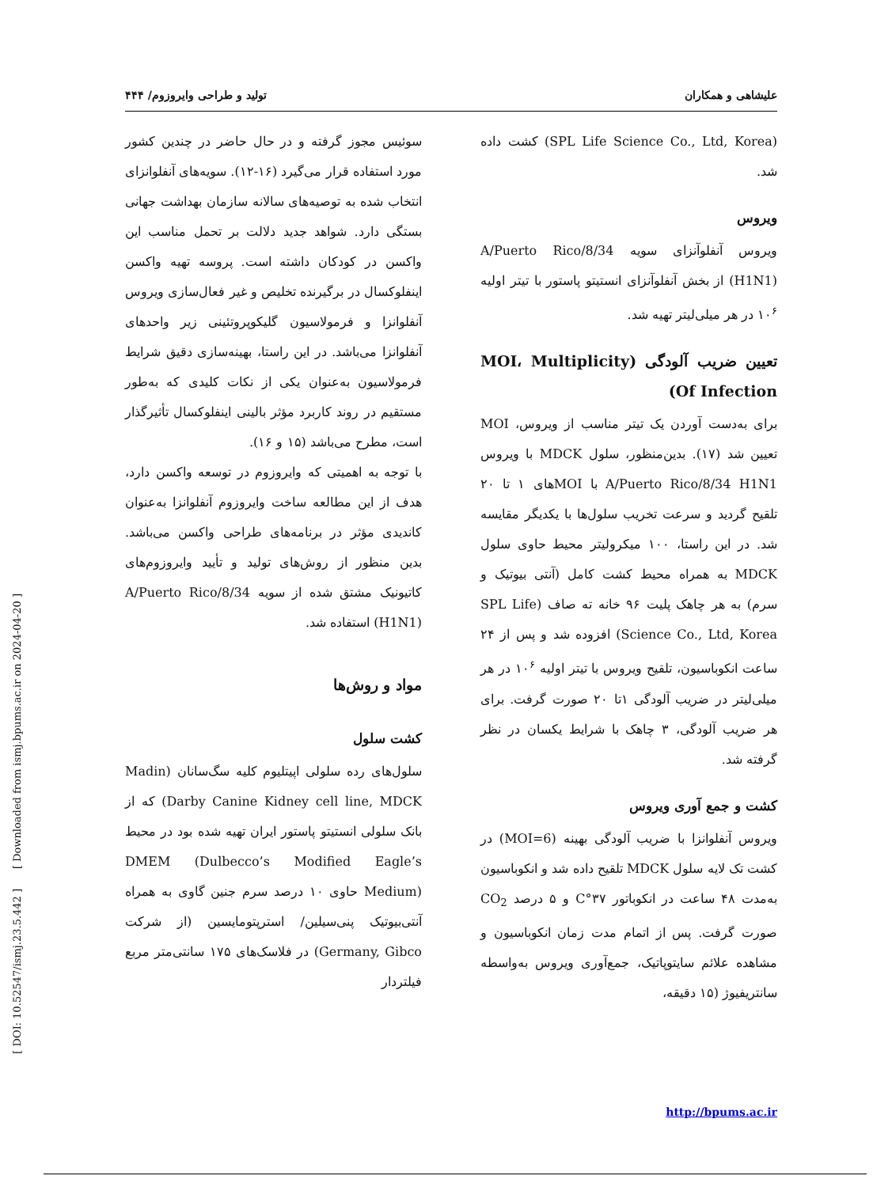علیشاهی و همکاران تولید و طراحی وایروزوم/ ۴۴۴
سوئیس مجوز گرفته و در حال حاضر در چندین کشور مورد استفاده قرار می‌گیرد (۱۶-۱۲). سویه‌های آنفلوانزای انتخاب شده به توصیه‌های سالانه سازمان بهداشت جهانی بستگی دارد. شواهد جدید دلالت بر تحمل مناسب این واکسن در کودکان داشته است. پروسه تهیه واکسن اینفلوکسال در برگیرنده تخلیص و غیر فعال‌سازی ویروس آنفلوانزا و فرمولاسیون گلیکوپروتئینی زیر واحدهای آنفلوانزا می‌باشد. در این راستا، بهینه‌سازی دقیق شرایط فرمولاسیون به‌عنوان یکی از نکات کلیدی که به‌طور مستقیم در روند کاربرد مؤثر بالینی اینفلوکسال تأثیرگذار است، مطرح می‌باشد (۱۵ و ۱۶).
با توجه به اهمیتی که وایروزوم در توسعه واکسن دارد، هدف از این مطالعه ساخت وایروزوم آنفلوانزا به‌عنوان کاندیدی مؤثر در برنامه‌های طراحی واکسن می‌باشد. بدین منظور از روش‌های تولید و تأیید وایروزوم‌های کاتیونیک مشتق شده از سویه A/Puerto Rico/8/34 (H1N1) استفاده شد.
مواد و روش‌ها
کشت سلول
سلول‌های رده سلولی اپیتلیوم کلیه سگ‌سانان (Madin Darby Canine Kidney cell line, MDCK) که از بانک سلولی انستیتو پاستور ایران تهیه شده بود در محیط DMEM (Dulbecco’s Modified Eagle’s Medium) حاوی ۱۰ درصد سرم جنین گاوی به همراه آنتی‌بیوتیک پنی‌سیلین/ استرپتومایسین (از شرکت Germany, Gibco) در فلاسک‌های ۱۷۵ سانتی‌متر مربع فیلتردار
(SPL Life Science Co., Ltd, Korea) کشت داده شد.
ویروس
ویروس آنفلوآنزای سویه A/Puerto Rico/8/34 (H1N1) از بخش آنفلوآنزای انستیتو پاستور با تیتر اولیه ۱۰<sup>۶</sup> در هر میلی‌لیتر تهیه شد.
تعیین ضریب آلودگی (MOI، Multiplicity Of Infection)
برای به‌دست آوردن یک تیتر مناسب از ویروس، MOI تعیین شد (۱۷). بدین‌منظور، سلول MDCK با ویروس A/Puerto Rico/8/34 H1N1 با MOIهای ۱ تا ۲۰ تلقیح گردید و سرعت تخریب سلول‌ها با یکدیگر مقایسه شد. در این راستا، ۱۰۰ میکرولیتر محیط حاوی سلول MDCK به همراه محیط کشت کامل (آنتی بیوتیک و سرم) به هر چاهک پلیت ۹۶ خانه ته صاف (SPL Life Science Co., Ltd, Korea) افزوده شد و پس از ۲۴ ساعت انکوباسیون، تلقیح ویروس با تیتر اولیه ۱۰<sup>۶</sup> در هر میلی‌لیتر در ضریب آلودگی ۱تا ۲۰ صورت گرفت. برای هر ضریب آلودگی، ۳ چاهک با شرایط یکسان در نظر گرفته شد.
کشت و جمع آوری ویروس
ویروس آنفلوانزا با ضریب آلودگی بهینه (MOI=6) در کشت تک لایه سلول MDCK تلقیح داده شد و انکوباسیون به‌مدت ۴۸ ساعت در انکوباتور ۳۷°C و ۵ درصد CO<sub>2</sub> صورت گرفت. پس از اتمام مدت زمان انکوباسیون و مشاهده علائم سایتوپاتیک، جمع‌آوری ویروس به‌واسطه سانتریفیوژ (۱۵ دقیقه،
[ DOI: 10.52547/ismj.23.5.442 ] [ Downloaded from ismj.bpums.ac.ir on 2024-04-20 ]
http://bpums.ac.ir